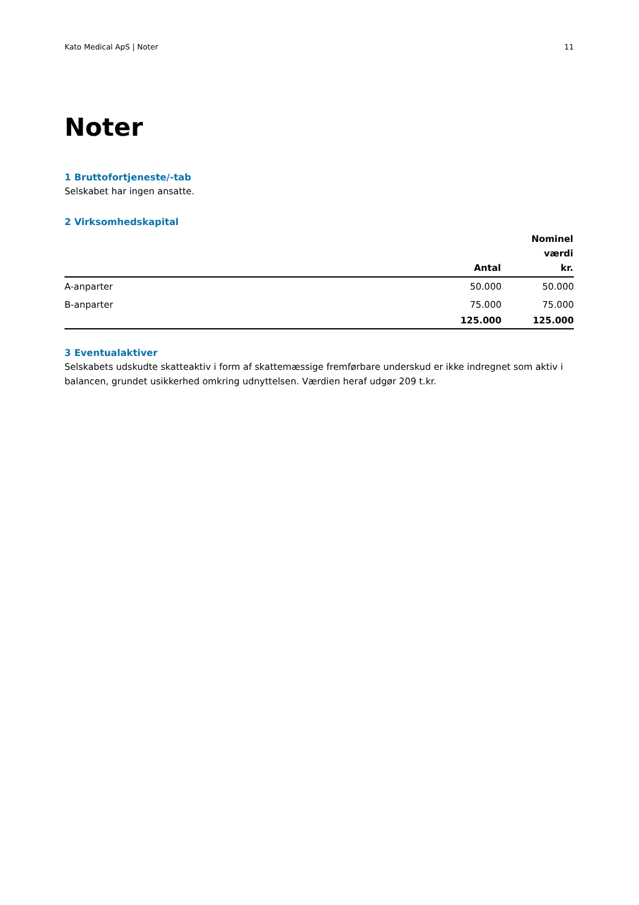Kato Medical ApS | Noter 11
Noter
1 Bruttofortjeneste/-tab
Selskabet har ingen ansatte.
2 Virksomhedskapital
| | Antal | Nominel værdi kr. |
| --- | --- | --- |
| A-anparter | 50.000 | 50.000 |
| B-anparter | 75.000 | 75.000 |
| | 125.000 | 125.000 |
3 Eventualaktiver
Selskabets udskudte skatteaktiv i form af skattemæssige fremførbare underskud er ikke indregnet som aktiv i balancen, grundet usikkerhed omkring udnyttelsen. Værdien heraf udgør 209 t.kr.